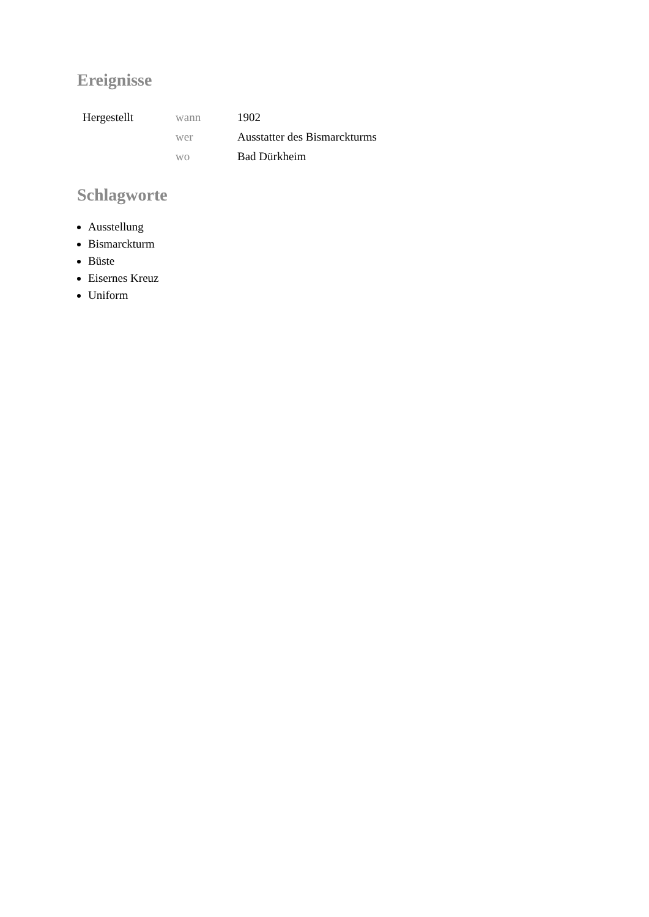Ereignisse
| Hergestellt | wann | 1902 |
| | wer | Ausstatter des Bismarckturms |
| | wo | Bad Dürkheim |
Schlagworte
Ausstellung
Bismarckturm
Büste
Eisernes Kreuz
Uniform